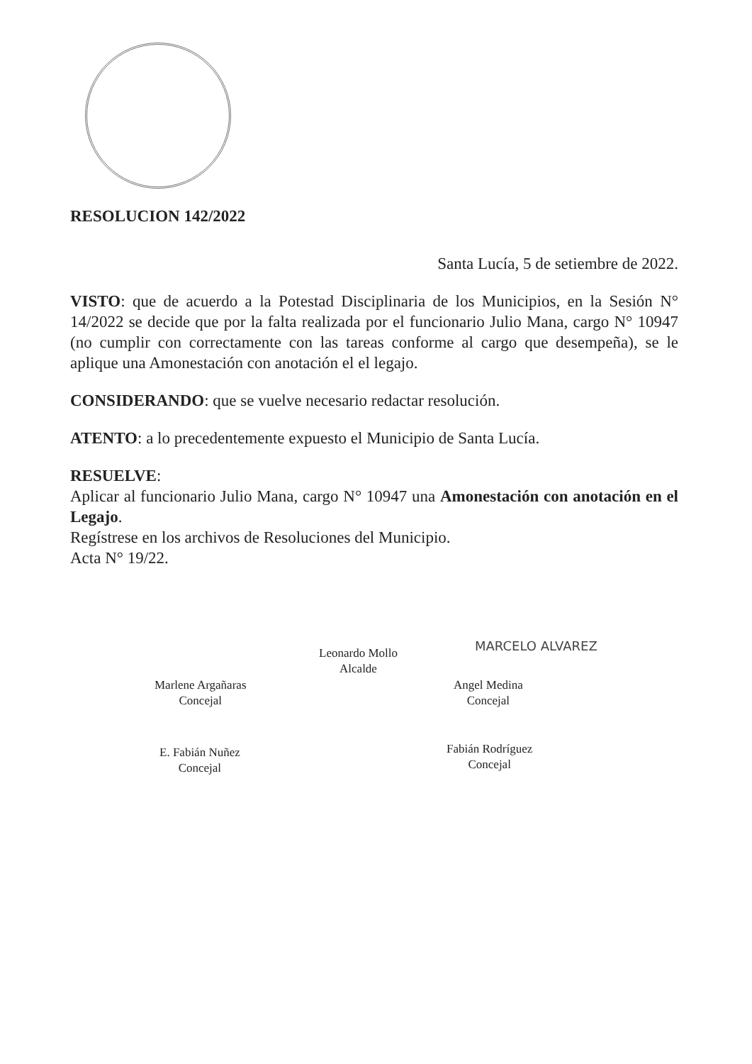RESOLUCION 142/2022
Santa Lucía, 5 de setiembre de 2022.
VISTO: que de acuerdo a la Potestad Disciplinaria de los Municipios, en la Sesión N° 14/2022 se decide que por la falta realizada por el funcionario Julio Mana, cargo N° 10947 (no cumplir con correctamente con las tareas conforme al cargo que desempeña), se le aplique una Amonestación con anotación el el legajo.
CONSIDERANDO: que se vuelve necesario redactar resolución.
ATENTO: a lo precedentemente expuesto el Municipio de Santa Lucía.
RESUELVE:
Aplicar al funcionario Julio Mana, cargo N° 10947 una Amonestación con anotación en el Legajo.
Regístrese en los archivos de Resoluciones del Municipio.
Acta N° 19/22.
Leonardo Mollo
Alcalde
MARCELO ALVAREZ
Marlene Argañaras
Concejal
Angel Medina
Concejal
E. Fabián Nuñez
Concejal
Fabián Rodríguez
Concejal